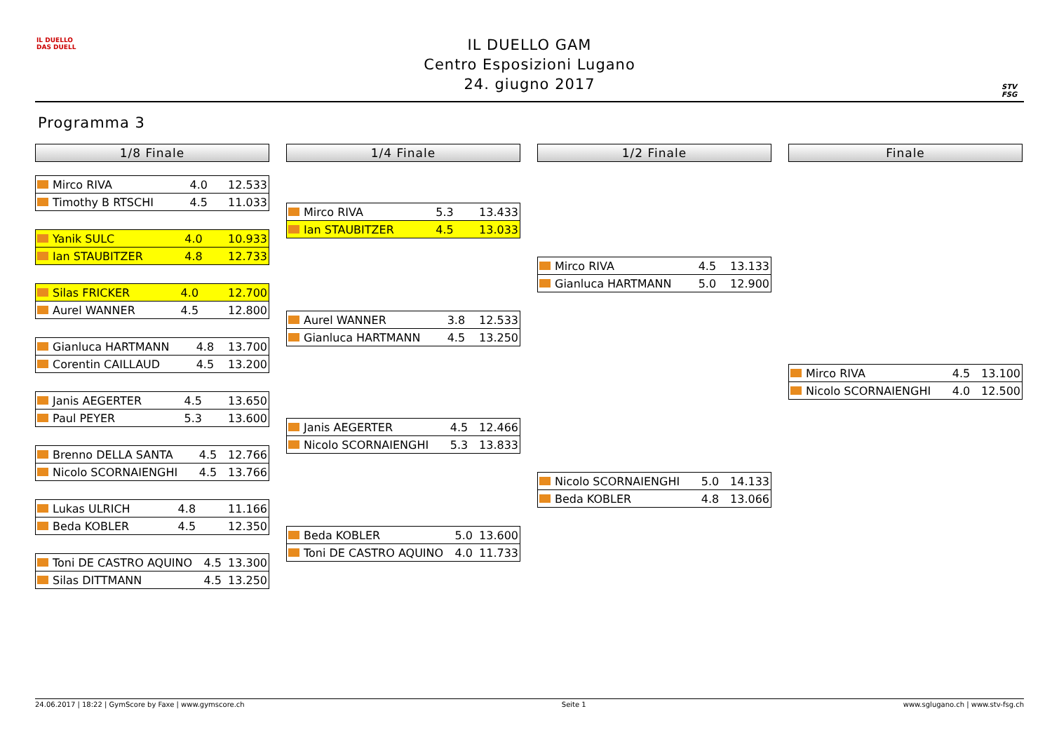IL DUELLO GAM
Centro Esposizioni Lugano
24. giugno 2017
IL DUELLO
DAS DUELL
STV
FSG
Programma 3
1/8 Finale
| Mirco RIVA | 4.0 | 12.533 |
| Timothy B RTSCHI | 4.5 | 11.033 |
| Yanik SULC | 4.0 | 10.933 |
| Ian STAUBITZER | 4.8 | 12.733 |
| Silas FRICKER | 4.0 | 12.700 |
| Aurel WANNER | 4.5 | 12.800 |
| Gianluca HARTMANN | 4.8 | 13.700 |
| Corentin CAILLAUD | 4.5 | 13.200 |
| Janis AEGERTER | 4.5 | 13.650 |
| Paul PEYER | 5.3 | 13.600 |
| Brenno DELLA SANTA | 4.5 | 12.766 |
| Nicolo SCORNAIENGHI | 4.5 | 13.766 |
| Lukas ULRICH | 4.8 | 11.166 |
| Beda KOBLER | 4.5 | 12.350 |
| Toni DE CASTRO AQUINO | 4.5 | 13.300 |
| Silas DITTMANN | 4.5 | 13.250 |
1/4 Finale
| Mirco RIVA | 5.3 | 13.433 |
| Ian STAUBITZER | 4.5 | 13.033 |
| Aurel WANNER | 3.8 | 12.533 |
| Gianluca HARTMANN | 4.5 | 13.250 |
| Janis AEGERTER | 4.5 | 12.466 |
| Nicolo SCORNAIENGHI | 5.3 | 13.833 |
| Beda KOBLER | 5.0 | 13.600 |
| Toni DE CASTRO AQUINO | 4.0 | 11.733 |
1/2 Finale
| Mirco RIVA | 4.5 | 13.133 |
| Gianluca HARTMANN | 5.0 | 12.900 |
| Nicolo SCORNAIENGHI | 5.0 | 14.133 |
| Beda KOBLER | 4.8 | 13.066 |
Finale
| Mirco RIVA | 4.5 | 13.100 |
| Nicolo SCORNAIENGHI | 4.0 | 12.500 |
24.06.2017 | 18:22 | GymScore by Faxe | www.gymscore.ch Seite 1 www.sglugano.ch | www.stv-fsg.ch